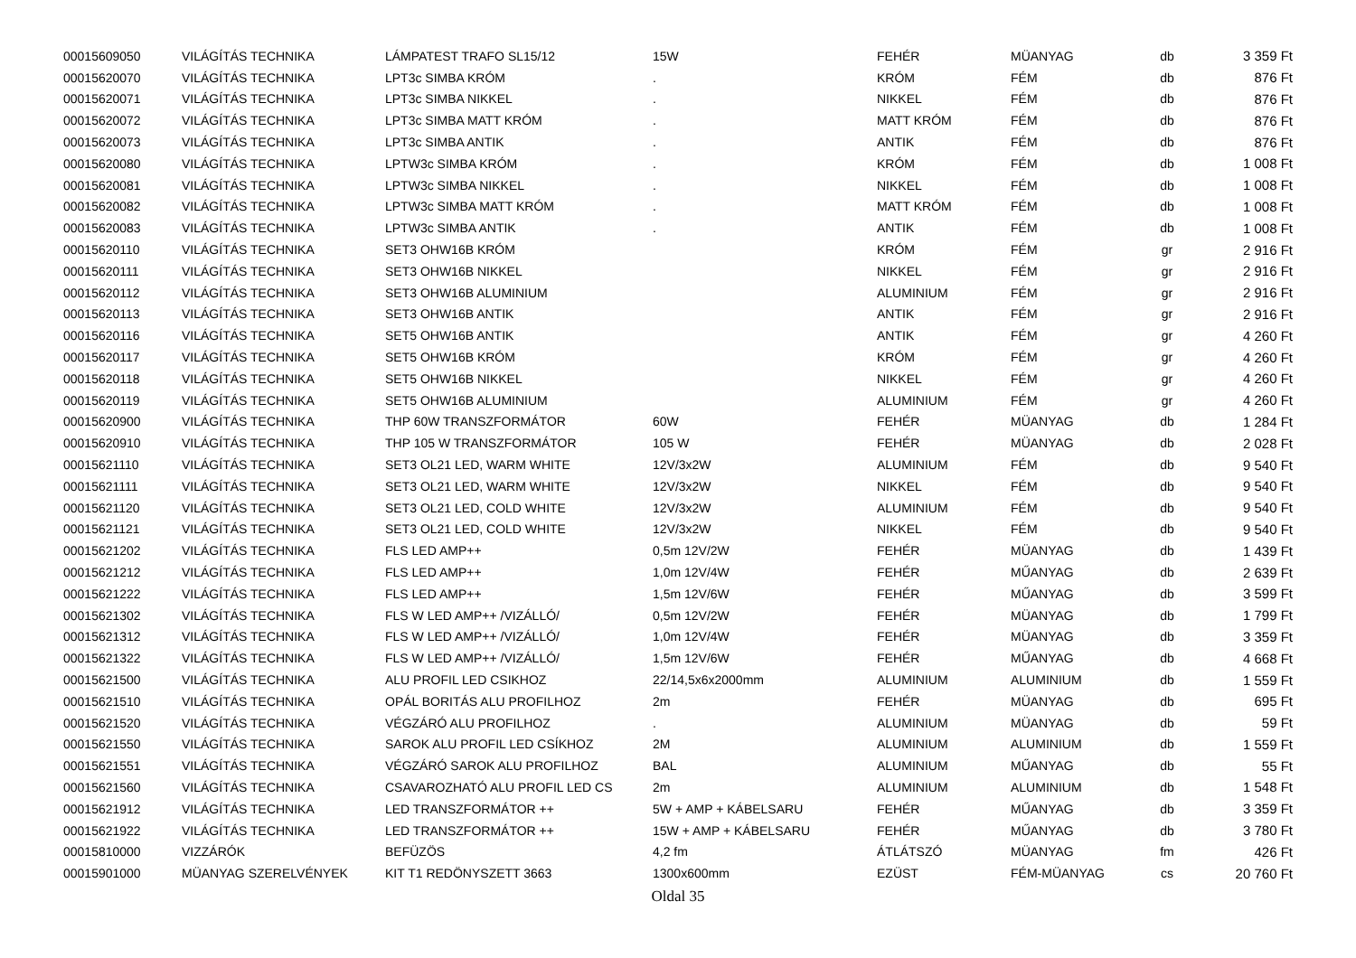| 00015609050 | VILÁGÍTÁS TECHNIKA | LÁMPATEST TRAFO SL15/12 | 15W | FEHÉR | MÜANYAG | db | 3 359 Ft |
| 00015620070 | VILÁGÍTÁS TECHNIKA | LPT3c SIMBA KRÓM | . | KRÓM | FÉM | db | 876 Ft |
| 00015620071 | VILÁGÍTÁS TECHNIKA | LPT3c SIMBA NIKKEL | . | NIKKEL | FÉM | db | 876 Ft |
| 00015620072 | VILÁGÍTÁS TECHNIKA | LPT3c SIMBA MATT KRÓM | . | MATT KRÓM | FÉM | db | 876 Ft |
| 00015620073 | VILÁGÍTÁS TECHNIKA | LPT3c SIMBA ANTIK | . | ANTIK | FÉM | db | 876 Ft |
| 00015620080 | VILÁGÍTÁS TECHNIKA | LPTW3c SIMBA KRÓM | . | KRÓM | FÉM | db | 1 008 Ft |
| 00015620081 | VILÁGÍTÁS TECHNIKA | LPTW3c SIMBA NIKKEL | . | NIKKEL | FÉM | db | 1 008 Ft |
| 00015620082 | VILÁGÍTÁS TECHNIKA | LPTW3c SIMBA MATT KRÓM | . | MATT KRÓM | FÉM | db | 1 008 Ft |
| 00015620083 | VILÁGÍTÁS TECHNIKA | LPTW3c SIMBA ANTIK | . | ANTIK | FÉM | db | 1 008 Ft |
| 00015620110 | VILÁGÍTÁS TECHNIKA | SET3 OHW16B KRÓM | | KRÓM | FÉM | gr | 2 916 Ft |
| 00015620111 | VILÁGÍTÁS TECHNIKA | SET3 OHW16B NIKKEL | | NIKKEL | FÉM | gr | 2 916 Ft |
| 00015620112 | VILÁGÍTÁS TECHNIKA | SET3 OHW16B ALUMINIUM | | ALUMINIUM | FÉM | gr | 2 916 Ft |
| 00015620113 | VILÁGÍTÁS TECHNIKA | SET3 OHW16B ANTIK | | ANTIK | FÉM | gr | 2 916 Ft |
| 00015620116 | VILÁGÍTÁS TECHNIKA | SET5 OHW16B ANTIK | | ANTIK | FÉM | gr | 4 260 Ft |
| 00015620117 | VILÁGÍTÁS TECHNIKA | SET5 OHW16B KRÓM | | KRÓM | FÉM | gr | 4 260 Ft |
| 00015620118 | VILÁGÍTÁS TECHNIKA | SET5 OHW16B NIKKEL | | NIKKEL | FÉM | gr | 4 260 Ft |
| 00015620119 | VILÁGÍTÁS TECHNIKA | SET5 OHW16B ALUMINIUM | | ALUMINIUM | FÉM | gr | 4 260 Ft |
| 00015620900 | VILÁGÍTÁS TECHNIKA | THP 60W TRANSZFORMÁTOR | 60W | FEHÉR | MÜANYAG | db | 1 284 Ft |
| 00015620910 | VILÁGÍTÁS TECHNIKA | THP 105 W TRANSZFORMÁTOR | 105 W | FEHÉR | MÜANYAG | db | 2 028 Ft |
| 00015621110 | VILÁGÍTÁS TECHNIKA | SET3 OL21 LED, WARM WHITE | 12V/3x2W | ALUMINIUM | FÉM | db | 9 540 Ft |
| 00015621111 | VILÁGÍTÁS TECHNIKA | SET3 OL21 LED, WARM WHITE | 12V/3x2W | NIKKEL | FÉM | db | 9 540 Ft |
| 00015621120 | VILÁGÍTÁS TECHNIKA | SET3 OL21 LED, COLD WHITE | 12V/3x2W | ALUMINIUM | FÉM | db | 9 540 Ft |
| 00015621121 | VILÁGÍTÁS TECHNIKA | SET3 OL21 LED, COLD WHITE | 12V/3x2W | NIKKEL | FÉM | db | 9 540 Ft |
| 00015621202 | VILÁGÍTÁS TECHNIKA | FLS LED AMP++ | 0,5m 12V/2W | FEHÉR | MÜANYAG | db | 1 439 Ft |
| 00015621212 | VILÁGÍTÁS TECHNIKA | FLS LED AMP++ | 1,0m 12V/4W | FEHÉR | MŰANYAG | db | 2 639 Ft |
| 00015621222 | VILÁGÍTÁS TECHNIKA | FLS LED AMP++ | 1,5m 12V/6W | FEHÉR | MŰANYAG | db | 3 599 Ft |
| 00015621302 | VILÁGÍTÁS TECHNIKA | FLS W LED AMP++ /VIZÁLLÓ/ | 0,5m 12V/2W | FEHÉR | MÜANYAG | db | 1 799 Ft |
| 00015621312 | VILÁGÍTÁS TECHNIKA | FLS W LED AMP++ /VIZÁLLÓ/ | 1,0m 12V/4W | FEHÉR | MÜANYAG | db | 3 359 Ft |
| 00015621322 | VILÁGÍTÁS TECHNIKA | FLS W LED AMP++ /VIZÁLLÓ/ | 1,5m 12V/6W | FEHÉR | MŰANYAG | db | 4 668 Ft |
| 00015621500 | VILÁGÍTÁS TECHNIKA | ALU PROFIL LED CSIKHOZ | 22/14,5x6x2000mm | ALUMINIUM | ALUMINIUM | db | 1 559 Ft |
| 00015621510 | VILÁGÍTÁS TECHNIKA | OPÁL BORITÁS ALU PROFILHOZ | 2m | FEHÉR | MÜANYAG | db | 695 Ft |
| 00015621520 | VILÁGÍTÁS TECHNIKA | VÉGZÁRÓ ALU PROFILHOZ | . | ALUMINIUM | MÜANYAG | db | 59 Ft |
| 00015621550 | VILÁGÍTÁS TECHNIKA | SAROK ALU PROFIL LED CSÍKHOZ | 2M | ALUMINIUM | ALUMINIUM | db | 1 559 Ft |
| 00015621551 | VILÁGÍTÁS TECHNIKA | VÉGZÁRÓ SAROK ALU PROFILHOZ | BAL | ALUMINIUM | MŰANYAG | db | 55 Ft |
| 00015621560 | VILÁGÍTÁS TECHNIKA | CSAVAROZHATÓ ALU PROFIL LED CS | 2m | ALUMINIUM | ALUMINIUM | db | 1 548 Ft |
| 00015621912 | VILÁGÍTÁS TECHNIKA | LED TRANSZFORMÁTOR ++ | 5W + AMP + KÁBELSARU | FEHÉR | MŰANYAG | db | 3 359 Ft |
| 00015621922 | VILÁGÍTÁS TECHNIKA | LED TRANSZFORMÁTOR ++ | 15W + AMP + KÁBELSARU | FEHÉR | MŰANYAG | db | 3 780 Ft |
| 00015810000 | VIZZÁRÓK | BEFÜZÖS | 4,2 fm | ÁTLÁTSZÓ | MÜANYAG | fm | 426 Ft |
| 00015901000 | MÜANYAG SZERELVÉNYEK | KIT T1 REDÖNYSZETT 3663 | 1300x600mm | EZÜST | FÉM-MÜANYAG | cs | 20 760 Ft |
Oldal 35